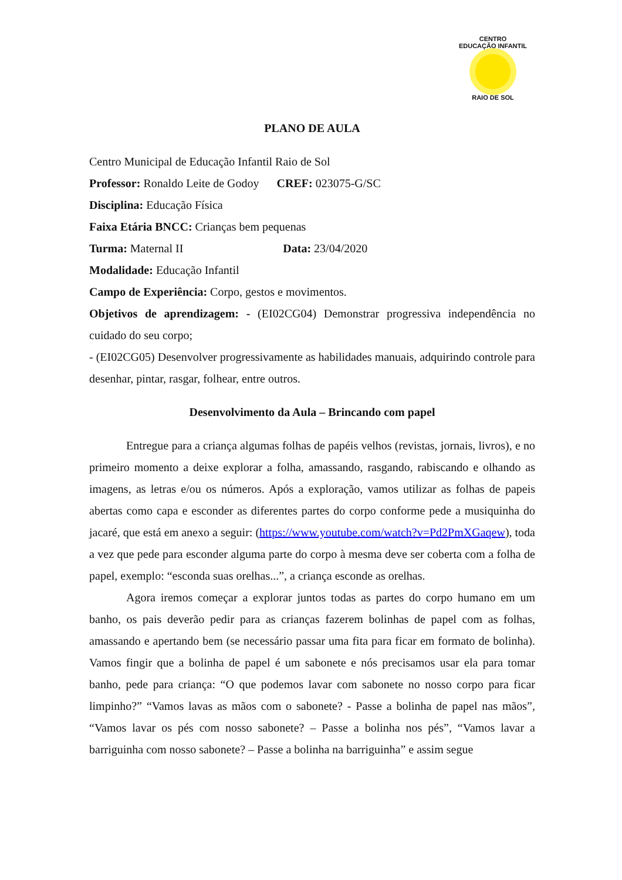CENTRO
EDUCAÇÃO INFANTIL
RAIO DE SOL
PLANO DE AULA
Centro Municipal de Educação Infantil Raio de Sol
Professor: Ronaldo Leite de Godoy CREF: 023075-G/SC
Disciplina: Educação Física
Faixa Etária BNCC: Crianças bem pequenas
Turma: Maternal II Data: 23/04/2020
Modalidade: Educação Infantil
Campo de Experiência: Corpo, gestos e movimentos.
Objetivos de aprendizagem: - (EI02CG04) Demonstrar progressiva independência no cuidado do seu corpo;
- (EI02CG05) Desenvolver progressivamente as habilidades manuais, adquirindo controle para desenhar, pintar, rasgar, folhear, entre outros.
Desenvolvimento da Aula – Brincando com papel
Entregue para a criança algumas folhas de papéis velhos (revistas, jornais, livros), e no primeiro momento a deixe explorar a folha, amassando, rasgando, rabiscando e olhando as imagens, as letras e/ou os números. Após a exploração, vamos utilizar as folhas de papeis abertas como capa e esconder as diferentes partes do corpo conforme pede a musiquinha do jacaré, que está em anexo a seguir: (https://www.youtube.com/watch?v=Pd2PmXGaqew), toda a vez que pede para esconder alguma parte do corpo à mesma deve ser coberta com a folha de papel, exemplo: “esconda suas orelhas...”, a criança esconde as orelhas.
Agora iremos começar a explorar juntos todas as partes do corpo humano em um banho, os pais deverão pedir para as crianças fazerem bolinhas de papel com as folhas, amassando e apertando bem (se necessário passar uma fita para ficar em formato de bolinha). Vamos fingir que a bolinha de papel é um sabonete e nós precisamos usar ela para tomar banho, pede para criança: “O que podemos lavar com sabonete no nosso corpo para ficar limpinho?” “Vamos lavas as mãos com o sabonete? - Passe a bolinha de papel nas mãos”, “Vamos lavar os pés com nosso sabonete? – Passe a bolinha nos pés”, “Vamos lavar a barriguinha com nosso sabonete? – Passe a bolinha na barriguinha” e assim segue